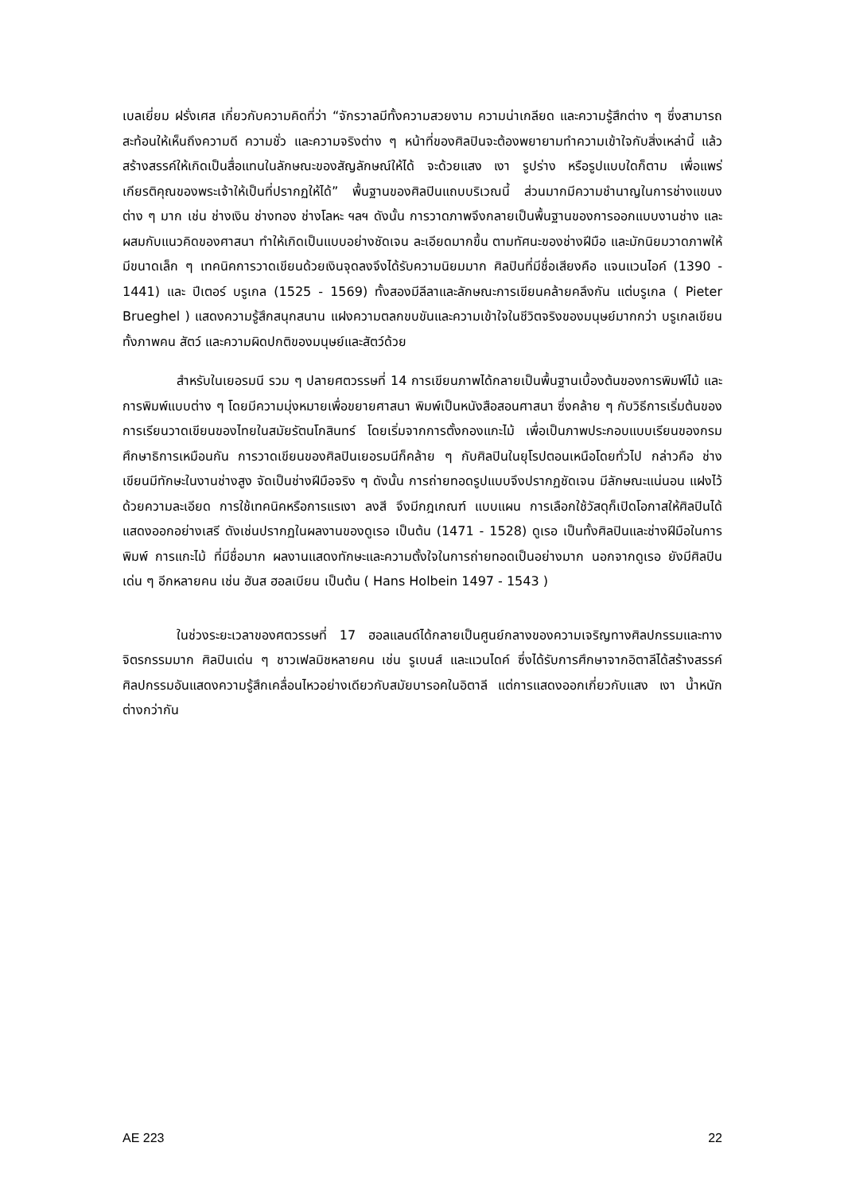เบลเยี่ยม ฝรั่งเศส เกี่ยวกับความคิดที่ว่า “จักรวาลมีทั้งความสวยงาม ความน่าเกลียด และความรู้สึกต่าง ๆ ซึ่งสามารถสะท้อนให้เห็นถึงความดี ความชั่ว และความจริงต่าง ๆ หน้าที่ของศิลปินจะต้องพยายามทำความเข้าใจกับสิ่งเหล่านี้ แล้วสร้างสรรค์ให้เกิดเป็นสื่อแทนในลักษณะของสัญลักษณ์ให้ได้ จะด้วยแสง เงา รูปร่าง หรือรูปแบบใดก็ตาม เพื่อแพร่เกียรติคุณของพระเจ้าให้เป็นที่ปรากฏให้ได้” พื้นฐานของศิลปินแถบบริเวณนี้ ส่วนมากมีความชำนาญในการช่างแขนงต่าง ๆ มาก เช่น ช่างเงิน ช่างทอง ช่างโลหะ ฯลฯ ดังนั้น การวาดภาพจึงกลายเป็นพื้นฐานของการออกแบบงานช่าง และผสมกับแนวคิดของศาสนา ทำให้เกิดเป็นแบบอย่างชัดเจน ละเอียดมากขึ้น ตามทัศนะของช่างฝีมือ และมักนิยมวาดภาพให้มีขนาดเล็ก ๆ เทคนิคการวาดเขียนด้วยเงินจุดลงจึงได้รับความนิยมมาก ศิลปินที่มีชื่อเสียงคือ แจนแวนไอค์ (1390 - 1441) และ ปีเตอร์ บรูเกล (1525 - 1569) ทั้งสองมีลีลาและลักษณะการเขียนคล้ายคลึงกัน แต่บรูเกล ( Pieter Brueghel ) แสดงความรู้สึกสนุกสนาน แฝงความตลกขบขันและความเข้าใจในชีวิตจริงของมนุษย์มากกว่า บรูเกลเขียนทั้งภาพคน สัตว์ และความผิดปกติของมนุษย์และสัตว์ด้วย
สำหรับในเยอรมนี รวม ๆ ปลายศตวรรษที่ 14 การเขียนภาพได้กลายเป็นพื้นฐานเบื้องต้นของการพิมพ์ไม้ และการพิมพ์แบบต่าง ๆ โดยมีความมุ่งหมายเพื่อขยายศาสนา พิมพ์เป็นหนังสือสอนศาสนา ซึ่งคล้าย ๆ กับวิธีการเริ่มต้นของการเรียนวาดเขียนของไทยในสมัยรัตนโกสินทร์ โดยเริ่มจากการตั้งกองแกะไม้ เพื่อเป็นภาพประกอบแบบเรียนของกรมศึกษาธิการเหมือนกัน การวาดเขียนของศิลปินเยอรมนีก็คล้าย ๆ กับศิลปินในยุโรปตอนเหนือโดยทั่วไป กล่าวคือ ช่างเขียนมีทักษะในงานช่างสูง จัดเป็นช่างฝีมือจริง ๆ ดังนั้น การถ่ายทอดรูปแบบจึงปรากฏชัดเจน มีลักษณะแน่นอน แฝงไว้ด้วยความละเอียด การใช้เทคนิคหรือการแรเงา ลงสี จึงมีกฎเกณฑ์ แบบแผน การเลือกใช้วัสดุก็เปิดโอกาสให้ศิลปินได้แสดงออกอย่างเสรี ดังเช่นปรากฏในผลงานของดูเรอ เป็นต้น (1471 - 1528) ดูเรอ เป็นทั้งศิลปินและช่างฝีมือในการพิมพ์ การแกะไม้ ที่มีชื่อมาก ผลงานแสดงทักษะและความตั้งใจในการถ่ายทอดเป็นอย่างมาก นอกจากดูเรอ ยังมีศิลปินเด่น ๆ อีกหลายคน เช่น ฮันส ฮอลเบียน เป็นต้น ( Hans Holbein 1497 - 1543 )
ในช่วงระยะเวลาของศตวรรษที่ 17 ฮอลแลนด์ได้กลายเป็นศูนย์กลางของความเจริญทางศิลปกรรมและทางจิตรกรรมมาก ศิลปินเด่น ๆ ชาวเฟลมิชหลายคน เช่น รูเบนส์ และแวนไดค์ ซึ่งได้รับการศึกษาจากอิตาลีได้สร้างสรรค์ศิลปกรรมอันแสดงความรู้สึกเคลื่อนไหวอย่างเดียวกับสมัยบารอคในอิตาลี แต่การแสดงออกเกี่ยวกับแสง เงา น้ำหนักต่างกว่ากัน
AE 223 22